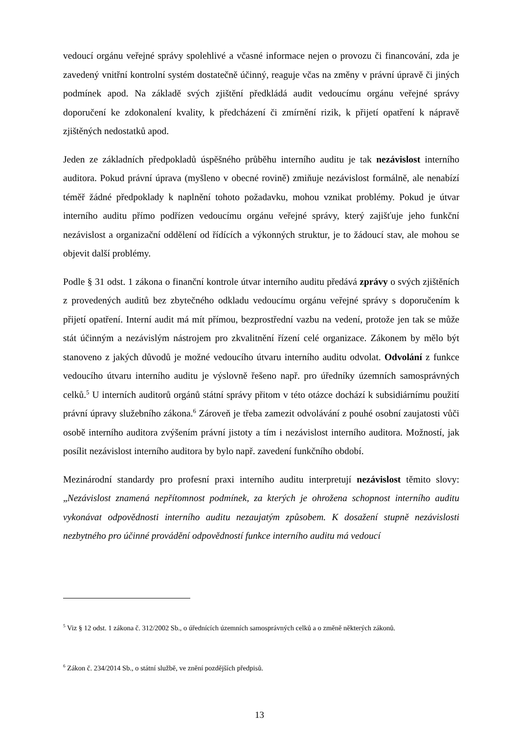vedoucí orgánu veřejné správy spolehlivé a včasné informace nejen o provozu či financování, zda je zavedený vnitřní kontrolní systém dostatečně účinný, reaguje včas na změny v právní úpravě či jiných podmínek apod. Na základě svých zjištění předkládá audit vedoucímu orgánu veřejné správy doporučení ke zdokonalení kvality, k předcházení či zmírnění rizik, k přijetí opatření k nápravě zjištěných nedostatků apod.
Jeden ze základních předpokladů úspěšného průběhu interního auditu je tak nezávislost interního auditora. Pokud právní úprava (myšleno v obecné rovině) zmiňuje nezávislost formálně, ale nenabízí téměř žádné předpoklady k naplnění tohoto požadavku, mohou vznikat problémy. Pokud je útvar interního auditu přímo podřízen vedoucímu orgánu veřejné správy, který zajišťuje jeho funkční nezávislost a organizační oddělení od řídících a výkonných struktur, je to žádoucí stav, ale mohou se objevit další problémy.
Podle § 31 odst. 1 zákona o finanční kontrole útvar interního auditu předává zprávy o svých zjištěních z provedených auditů bez zbytečného odkladu vedoucímu orgánu veřejné správy s doporučením k přijetí opatření. Interní audit má mít přímou, bezprostřední vazbu na vedení, protože jen tak se může stát účinným a nezávislým nástrojem pro zkvalitnění řízení celé organizace. Zákonem by mělo být stanoveno z jakých důvodů je možné vedoucího útvaru interního auditu odvolat. Odvolání z funkce vedoucího útvaru interního auditu je výslovně řešeno např. pro úředníky územních samosprávných celků.<sup>5</sup> U interních auditorů orgánů státní správy přitom v této otázce dochází k subsidiárnímu použití právní úpravy služebního zákona.<sup>6</sup> Zároveň je třeba zamezit odvolávání z pouhé osobní zaujatosti vůči osobě interního auditora zvýšením právní jistoty a tím i nezávislost interního auditora. Možností, jak posílit nezávislost interního auditora by bylo např. zavedení funkčního období.
Mezinárodní standardy pro profesní praxi interního auditu interpretují nezávislost těmito slovy: „Nezávislost znamená nepřítomnost podmínek, za kterých je ohrožena schopnost interního auditu vykonávat odpovědnosti interního auditu nezaujatým způsobem. K dosažení stupně nezávislosti nezbytného pro účinné provádění odpovědností funkce interního auditu má vedoucí
<sup>5</sup> Viz § 12 odst. 1 zákona č. 312/2002 Sb., o úřednících územních samosprávných celků a o změně některých zákonů.
<sup>6</sup> Zákon č. 234/2014 Sb., o státní službě, ve znění pozdějších předpisů.
13